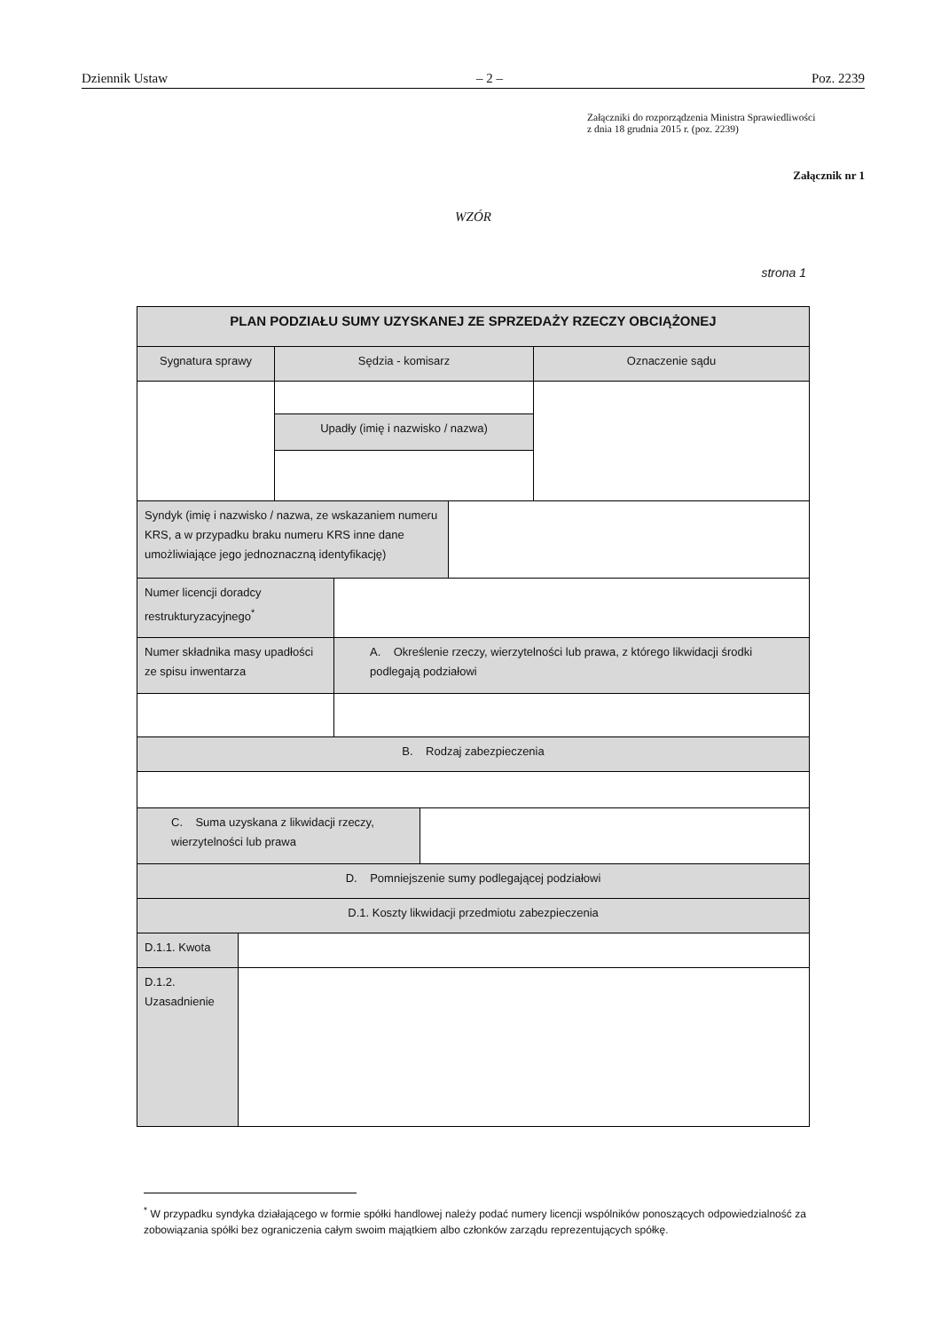Dziennik Ustaw – 2 – Poz. 2239
Załączniki do rozporządzenia Ministra Sprawiedliwości
z dnia 18 grudnia 2015 r. (poz. 2239)
Załącznik nr 1
WZÓR
strona 1
| PLAN PODZIAŁU SUMY UZYSKANEJ ZE SPRZEDAŻY RZECZY OBCIĄŻONEJ | | | | | | |
| Sygnatura sprawy | | Sędzia - komisarz | | | | Oznaczenie sądu |
| | | Upadły (imię i nazwisko / nazwa) | | | | |
| Syndyk (imię i nazwisko / nazwa, ze wskazaniem numeru KRS, a w przypadku braku numeru KRS inne dane umożliwiające jego jednoznaczną identyfikację) | | | | | | |
| Numer licencji doradcy restrukturyzacyjnego<sup>*</sup> | | | | | | |
| Numer składnika masy upadłości ze spisu inwentarza | | | A. Określenie rzeczy, wierzytelności lub prawa, z którego likwidacji środki podlegają podziałowi | | | |
| B. Rodzaj zabezpieczenia | | | | | | |
| C. Suma uzyskana z likwidacji rzeczy, wierzytelności lub prawa | | | | | | |
| D. Pomniejszenie sumy podlegającej podziałowi | | | | | | |
| D.1. Koszty likwidacji przedmiotu zabezpieczenia | | | | | | |
| D.1.1. Kwota | | | | | | |
| D.1.2. Uzasadnienie | | | | | | |
<sup>*</sup> W przypadku syndyka działającego w formie spółki handlowej należy podać numery licencji wspólników ponoszących odpowiedzialność za zobowiązania spółki bez ograniczenia całym swoim majątkiem albo członków zarządu reprezentujących spółkę.